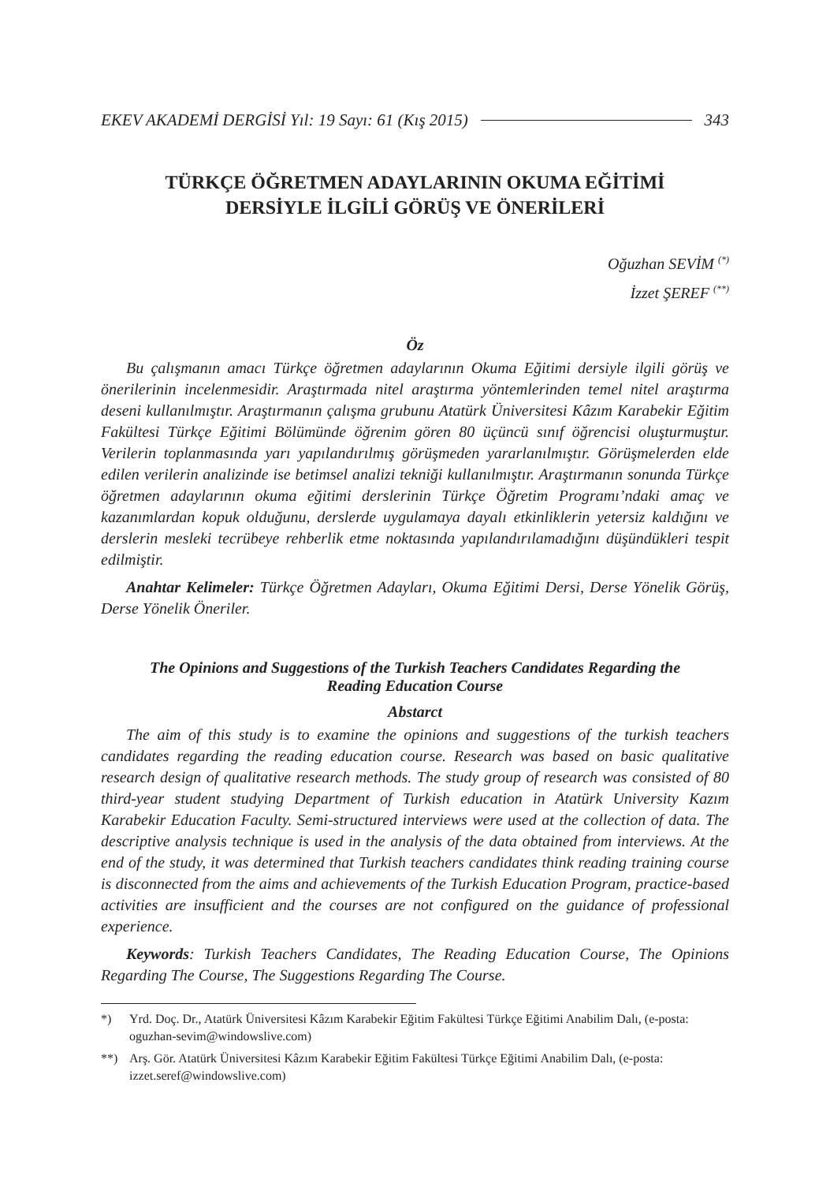EKEV AKADEMİ DERGİSİ Yıl: 19 Sayı: 61 (Kış 2015) 343
TÜRKÇE ÖĞRETMEN ADAYLARININ OKUMA EĞİTİMİ
DERSİYLE İLGİLİ GÖRÜŞ VE ÖNERİLERİ
Oğuzhan SEVİM <sup>(*)</sup>
İzzet ŞEREF <sup>(**)</sup>
Öz
Bu çalışmanın amacı Türkçe öğretmen adaylarının Okuma Eğitimi dersiyle ilgili görüş ve önerilerinin incelenmesidir. Araştırmada nitel araştırma yöntemlerinden temel nitel araştırma deseni kullanılmıştır. Araştırmanın çalışma grubunu Atatürk Üniversitesi Kâzım Karabekir Eğitim Fakültesi Türkçe Eğitimi Bölümünde öğrenim gören 80 üçüncü sınıf öğrencisi oluşturmuştur. Verilerin toplanmasında yarı yapılandırılmış görüşmeden yararlanılmıştır. Görüşmelerden elde edilen verilerin analizinde ise betimsel analizi tekniği kullanılmıştır. Araştırmanın sonunda Türkçe öğretmen adaylarının okuma eğitimi derslerinin Türkçe Öğretim Programı’ndaki amaç ve kazanımlardan kopuk olduğunu, derslerde uygulamaya dayalı etkinliklerin yetersiz kaldığını ve derslerin mesleki tecrübeye rehberlik etme noktasında yapılandırılamadığını düşündükleri tespit edilmiştir.
Anahtar Kelimeler: Türkçe Öğretmen Adayları, Okuma Eğitimi Dersi, Derse Yönelik Görüş, Derse Yönelik Öneriler.
The Opinions and Suggestions of the Turkish Teachers Candidates Regarding the
Reading Education Course
Abstarct
The aim of this study is to examine the opinions and suggestions of the turkish teachers candidates regarding the reading education course. Research was based on basic qualitative research design of qualitative research methods. The study group of research was consisted of 80 third-year student studying Department of Turkish education in Atatürk University Kazım Karabekir Education Faculty. Semi-structured interviews were used at the collection of data. The descriptive analysis technique is used in the analysis of the data obtained from interviews. At the end of the study, it was determined that Turkish teachers candidates think reading training course is disconnected from the aims and achievements of the Turkish Education Program, practice-based activities are insufficient and the courses are not configured on the guidance of professional experience.
Keywords: Turkish Teachers Candidates, The Reading Education Course, The Opinions Regarding The Course, The Suggestions Regarding The Course.
*) Yrd. Doç. Dr., Atatürk Üniversitesi Kâzım Karabekir Eğitim Fakültesi Türkçe Eğitimi Anabilim Dalı, (e-posta: oguzhan-sevim@windowslive.com)
**) Arş. Gör. Atatürk Üniversitesi Kâzım Karabekir Eğitim Fakültesi Türkçe Eğitimi Anabilim Dalı, (e-posta: izzet.seref@windowslive.com)